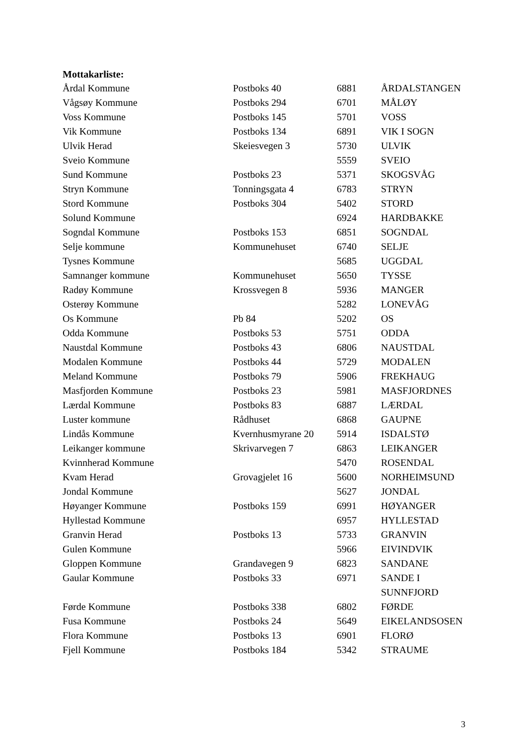Mottakarliste:
| Årdal Kommune | Postboks 40 | 6881 | ÅRDALSTANGEN |
| Vågsøy Kommune | Postboks 294 | 6701 | MÅLØY |
| Voss Kommune | Postboks 145 | 5701 | VOSS |
| Vik Kommune | Postboks 134 | 6891 | VIK I SOGN |
| Ulvik Herad | Skeiesvegen 3 | 5730 | ULVIK |
| Sveio Kommune | | 5559 | SVEIO |
| Sund Kommune | Postboks 23 | 5371 | SKOGSVÅG |
| Stryn Kommune | Tonningsgata 4 | 6783 | STRYN |
| Stord Kommune | Postboks 304 | 5402 | STORD |
| Solund Kommune | | 6924 | HARDBAKKE |
| Sogndal Kommune | Postboks 153 | 6851 | SOGNDAL |
| Selje kommune | Kommunehuset | 6740 | SELJE |
| Tysnes Kommune | | 5685 | UGGDAL |
| Samnanger kommune | Kommunehuset | 5650 | TYSSE |
| Radøy Kommune | Krossvegen 8 | 5936 | MANGER |
| Osterøy Kommune | | 5282 | LONEVÅG |
| Os Kommune | Pb 84 | 5202 | OS |
| Odda Kommune | Postboks 53 | 5751 | ODDA |
| Naustdal Kommune | Postboks 43 | 6806 | NAUSTDAL |
| Modalen Kommune | Postboks 44 | 5729 | MODALEN |
| Meland Kommune | Postboks 79 | 5906 | FREKHAUG |
| Masfjorden Kommune | Postboks 23 | 5981 | MASFJORDNES |
| Lærdal Kommune | Postboks 83 | 6887 | LÆRDAL |
| Luster kommune | Rådhuset | 6868 | GAUPNE |
| Lindås Kommune | Kvernhusmyrane 20 | 5914 | ISDALSTØ |
| Leikanger kommune | Skrivarvegen 7 | 6863 | LEIKANGER |
| Kvinnherad Kommune | | 5470 | ROSENDAL |
| Kvam Herad | Grovagjelet 16 | 5600 | NORHEIMSUND |
| Jondal Kommune | | 5627 | JONDAL |
| Høyanger Kommune | Postboks 159 | 6991 | HØYANGER |
| Hyllestad Kommune | | 6957 | HYLLESTAD |
| Granvin Herad | Postboks 13 | 5733 | GRANVIN |
| Gulen Kommune | | 5966 | EIVINDVIK |
| Gloppen Kommune | Grandavegen 9 | 6823 | SANDANE |
| Gaular Kommune | Postboks 33 | 6971 | SANDE I SUNNFJORD |
| Førde Kommune | Postboks 338 | 6802 | FØRDE |
| Fusa Kommune | Postboks 24 | 5649 | EIKELANDSOSEN |
| Flora Kommune | Postboks 13 | 6901 | FLORØ |
| Fjell Kommune | Postboks 184 | 5342 | STRAUME |
3